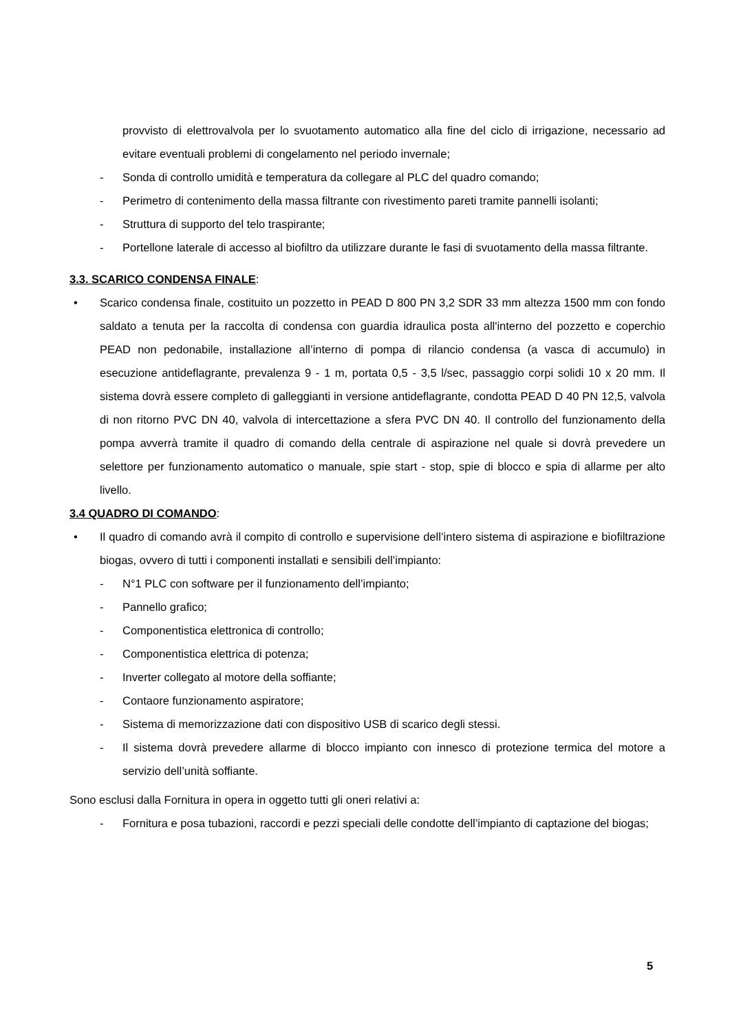provvisto di elettrovalvola per lo svuotamento automatico alla fine del ciclo di irrigazione, necessario ad evitare eventuali problemi di congelamento nel periodo invernale;
- Sonda di controllo umidità e temperatura da collegare al PLC del quadro comando;
- Perimetro di contenimento della massa filtrante con rivestimento pareti tramite pannelli isolanti;
- Struttura di supporto del telo traspirante;
- Portellone laterale di accesso al biofiltro da utilizzare durante le fasi di svuotamento della massa filtrante.
3.3. SCARICO CONDENSA FINALE:
• Scarico condensa finale, costituito un pozzetto in PEAD D 800 PN 3,2 SDR 33 mm altezza 1500 mm con fondo saldato a tenuta per la raccolta di condensa con guardia idraulica posta all'interno del pozzetto e coperchio PEAD non pedonabile, installazione all’interno di pompa di rilancio condensa (a vasca di accumulo) in esecuzione antideflagrante, prevalenza 9 - 1 m, portata 0,5 - 3,5 l/sec, passaggio corpi solidi 10 x 20 mm. Il sistema dovrà essere completo di galleggianti in versione antideflagrante, condotta PEAD D 40 PN 12,5, valvola di non ritorno PVC DN 40, valvola di intercettazione a sfera PVC DN 40. Il controllo del funzionamento della pompa avverrà tramite il quadro di comando della centrale di aspirazione nel quale si dovrà prevedere un selettore per funzionamento automatico o manuale, spie start - stop, spie di blocco e spia di allarme per alto livello.
3.4 QUADRO DI COMANDO:
• Il quadro di comando avrà il compito di controllo e supervisione dell’intero sistema di aspirazione e biofiltrazione biogas, ovvero di tutti i componenti installati e sensibili dell’impianto:
- N°1 PLC con software per il funzionamento dell’impianto;
- Pannello grafico;
- Componentistica elettronica di controllo;
- Componentistica elettrica di potenza;
- Inverter collegato al motore della soffiante;
- Contaore funzionamento aspiratore;
- Sistema di memorizzazione dati con dispositivo USB di scarico degli stessi.
- Il sistema dovrà prevedere allarme di blocco impianto con innesco di protezione termica del motore a servizio dell’unità soffiante.
Sono esclusi dalla Fornitura in opera in oggetto tutti gli oneri relativi a:
- Fornitura e posa tubazioni, raccordi e pezzi speciali delle condotte dell’impianto di captazione del biogas;
5